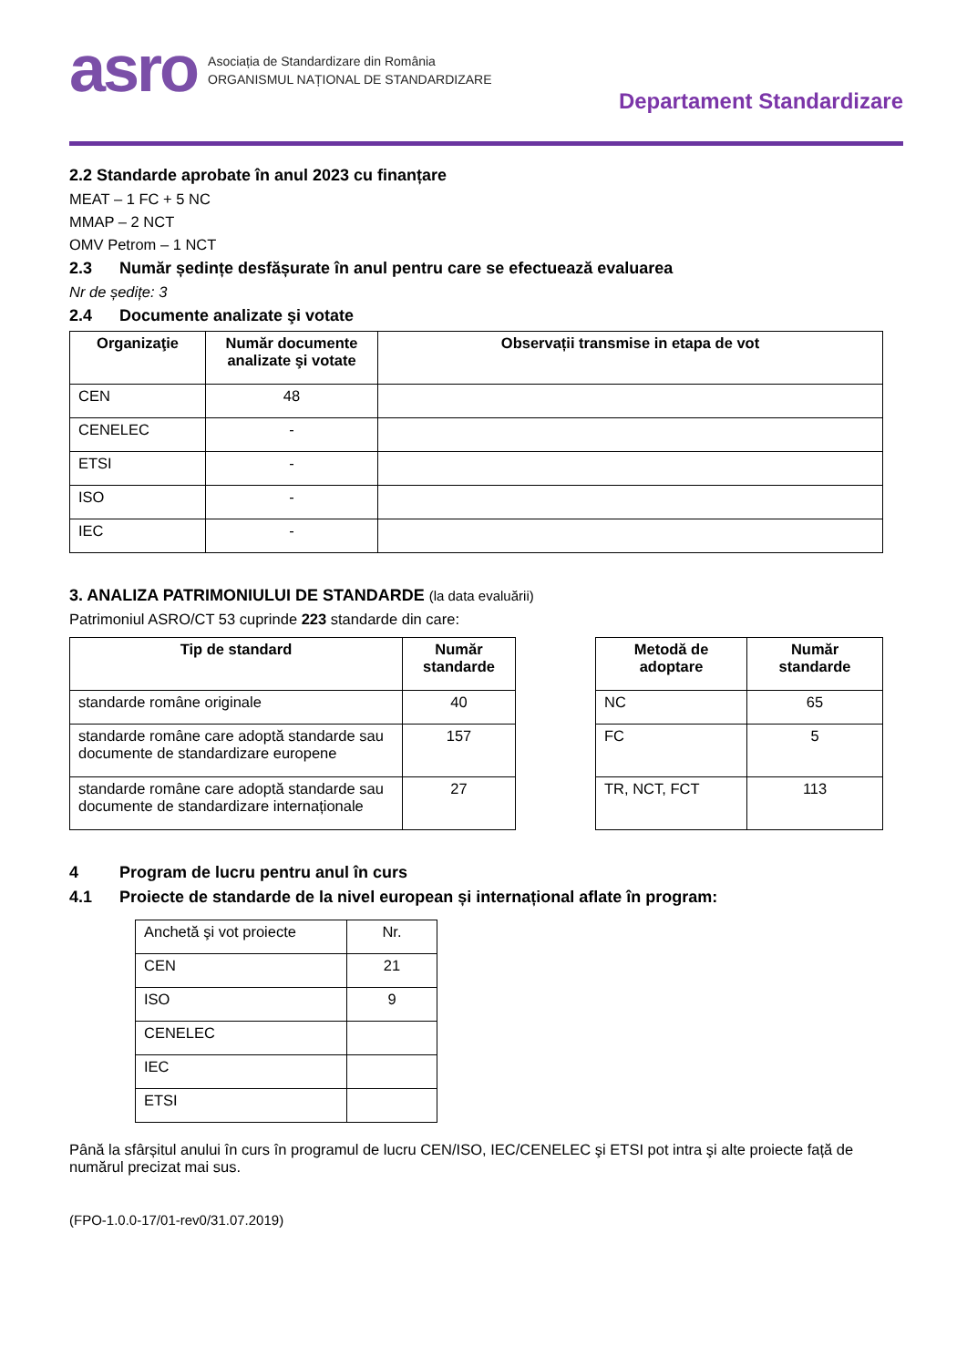asro
Asociația de Standardizare din România
ORGANISMUL NAȚIONAL DE STANDARDIZARE
Departament Standardizare
2.2 Standarde aprobate în anul 2023 cu finanțare
MEAT – 1 FC + 5 NC
MMAP – 2 NCT
OMV Petrom – 1 NCT
2.3 Număr ședințe desfășurate în anul pentru care se efectuează evaluarea
Nr de ședițe: 3
2.4 Documente analizate şi votate
| Organizaţie | Număr documente analizate şi votate | Observații transmise in etapa de vot |
| --- | --- | --- |
| CEN | 48 | |
| CENELEC | - | |
| ETSI | - | |
| ISO | - | |
| IEC | - | |
3. ANALIZA PATRIMONIULUI DE STANDARDE (la data evaluării)
Patrimoniul ASRO/CT 53 cuprinde 223 standarde din care:
| Tip de standard | Număr standarde |
| --- | --- |
| standarde române originale | 40 |
| standarde române care adoptă standarde sau documente de standardizare europene | 157 |
| standarde române care adoptă standarde sau documente de standardizare internaționale | 27 |
| Metodă de adoptare | Număr standarde |
| --- | --- |
| NC | 65 |
| FC | 5 |
| TR, NCT, FCT | 113 |
4 Program de lucru pentru anul în curs
4.1 Proiecte de standarde de la nivel european și internațional aflate în program:
| Anchetă şi vot proiecte | Nr. |
| CEN | 21 |
| ISO | 9 |
| CENELEC | |
| IEC | |
| ETSI | |
Până la sfârșitul anului în curs în programul de lucru CEN/ISO, IEC/CENELEC şi ETSI pot intra şi alte proiecte față de numărul precizat mai sus.
(FPO-1.0.0-17/01-rev0/31.07.2019)